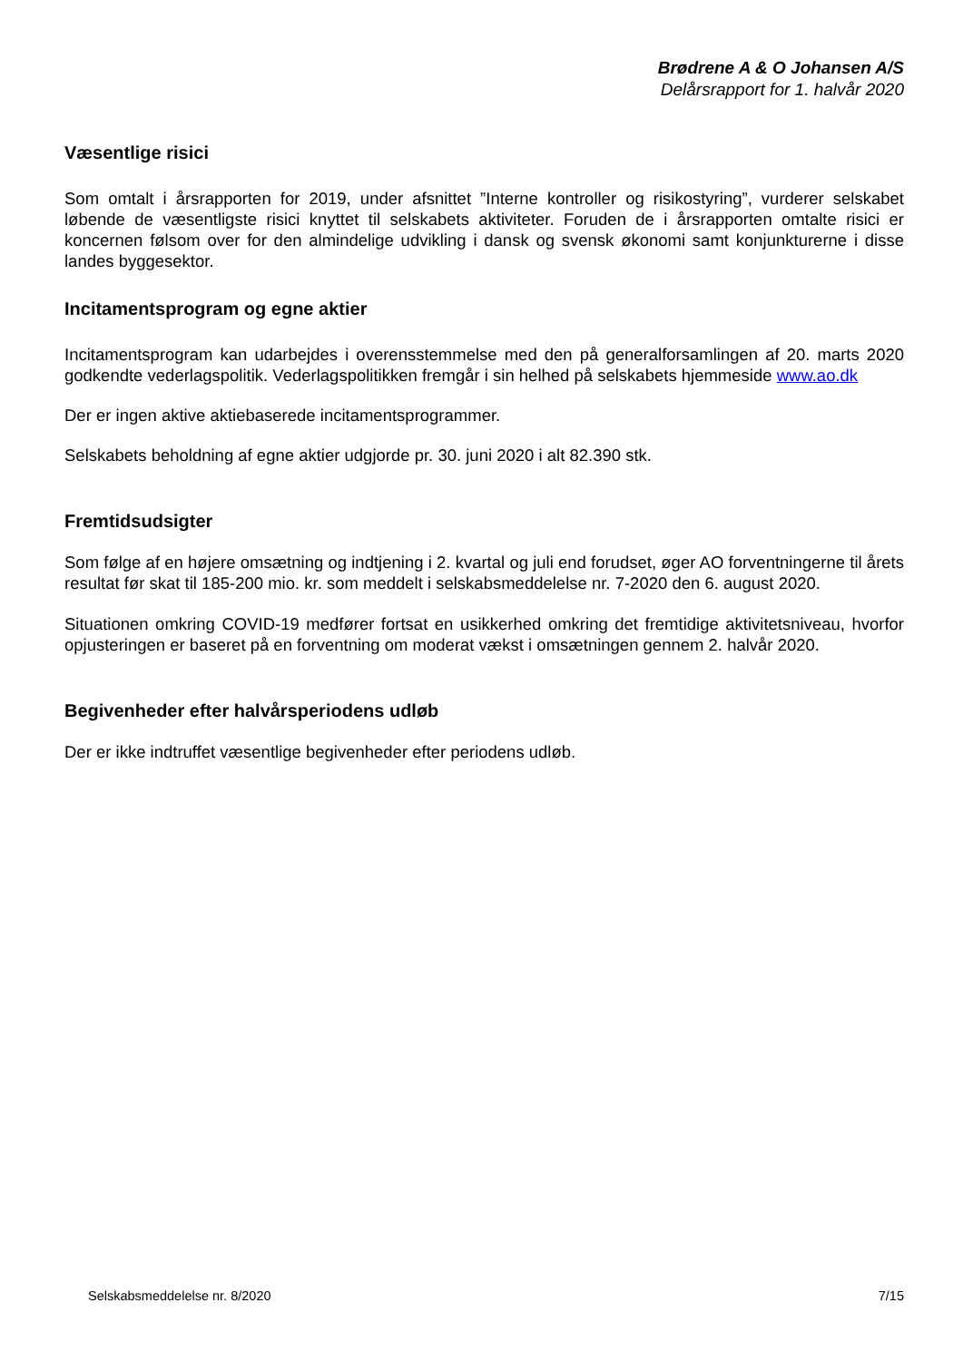Brødrene A & O Johansen A/S
Delårsrapport for 1. halvår 2020
Væsentlige risici
Som omtalt i årsrapporten for 2019, under afsnittet ”Interne kontroller og risikostyring”, vurderer selskabet løbende de væsentligste risici knyttet til selskabets aktiviteter. Foruden de i årsrapporten omtalte risici er koncernen følsom over for den almindelige udvikling i dansk og svensk økonomi samt konjunkturerne i disse landes byggesektor.
Incitamentsprogram og egne aktier
Incitamentsprogram kan udarbejdes i overensstemmelse med den på generalforsamlingen af 20. marts 2020 godkendte vederlagspolitik. Vederlagspolitikken fremgår i sin helhed på selskabets hjemmeside www.ao.dk
Der er ingen aktive aktiebaserede incitamentsprogrammer.
Selskabets beholdning af egne aktier udgjorde pr. 30. juni 2020 i alt 82.390 stk.
Fremtidsudsigter
Som følge af en højere omsætning og indtjening i 2. kvartal og juli end forudset, øger AO forventningerne til årets resultat før skat til 185-200 mio. kr. som meddelt i selskabsmeddelelse nr. 7-2020 den 6. august 2020.
Situationen omkring COVID-19 medfører fortsat en usikkerhed omkring det fremtidige aktivitetsniveau, hvorfor opjusteringen er baseret på en forventning om moderat vækst i omsætningen gennem 2. halvår 2020.
Begivenheder efter halvårsperiodens udløb
Der er ikke indtruffet væsentlige begivenheder efter periodens udløb.
Selskabsmeddelelse nr. 8/2020 7/15